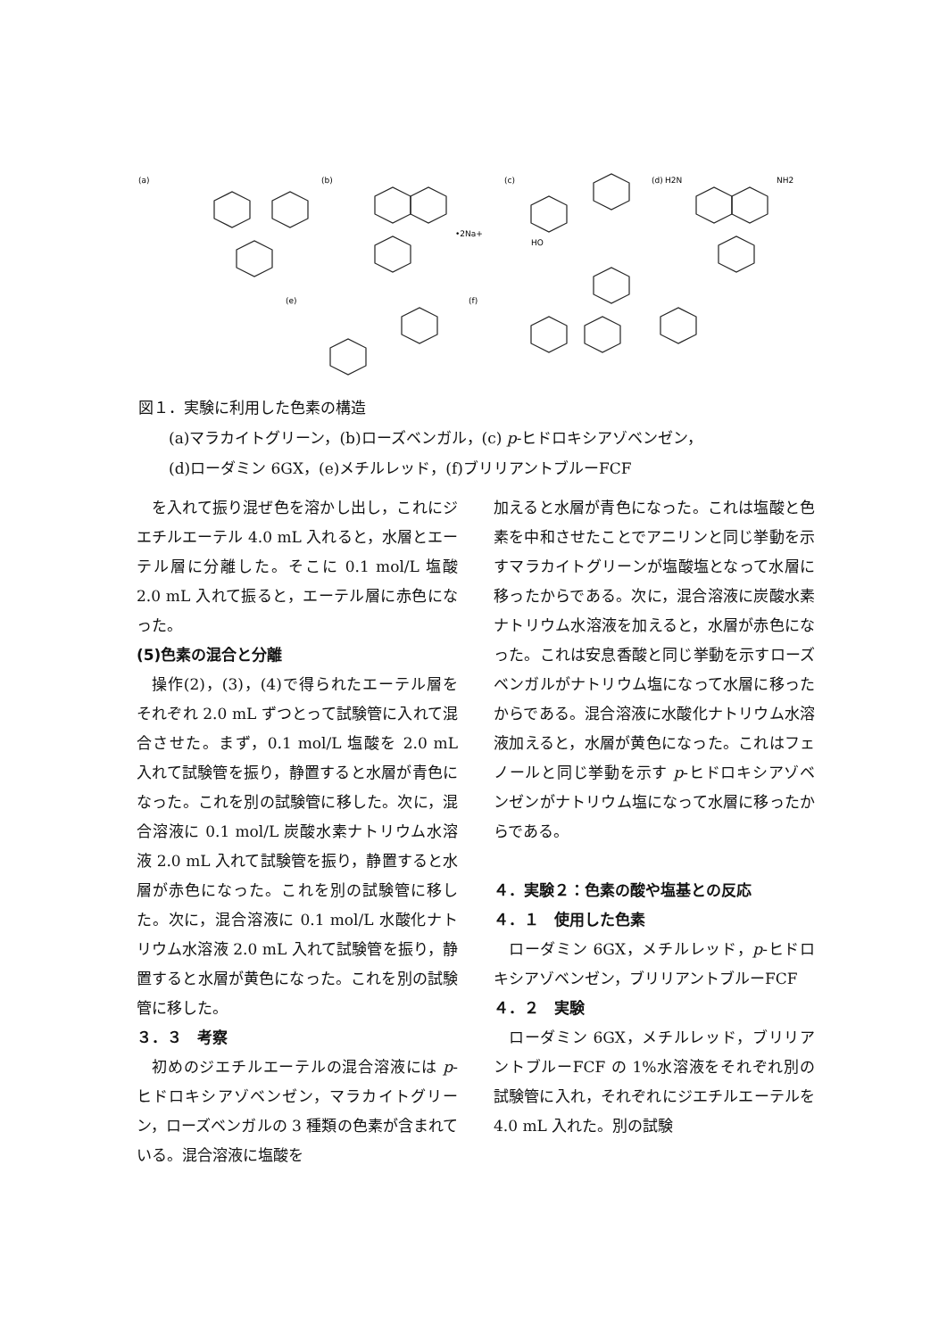(a)
(b)
(c)
(d)
(e)
(f)
HO
H2N
NH2
•2Na+
図１．実験に利用した色素の構造
  (a)マラカイトグリーン，(b)ローズベンガル，(c) p-ヒドロキシアゾベンゼン，
  (d)ローダミン 6GX，(e)メチルレッド，(f)ブリリアントブルーFCF
を入れて振り混ぜ色を溶かし出し，これにジエチルエーテル 4.0 mL 入れると，水層とエーテル層に分離した。そこに 0.1 mol/L 塩酸 2.0 mL 入れて振ると，エーテル層に赤色になった。
(5)色素の混合と分離
操作(2)，(3)，(4)で得られたエーテル層をそれぞれ 2.0 mL ずつとって試験管に入れて混合させた。まず，0.1 mol/L 塩酸を 2.0 mL 入れて試験管を振り，静置すると水層が青色になった。これを別の試験管に移した。次に，混合溶液に 0.1 mol/L 炭酸水素ナトリウム水溶液 2.0 mL 入れて試験管を振り，静置すると水層が赤色になった。これを別の試験管に移した。次に，混合溶液に 0.1 mol/L 水酸化ナトリウム水溶液 2.0 mL 入れて試験管を振り，静置すると水層が黄色になった。これを別の試験管に移した。
３．３　考察
初めのジエチルエーテルの混合溶液には p-ヒドロキシアゾベンゼン，マラカイトグリーン，ローズベンガルの 3 種類の色素が含まれている。混合溶液に塩酸を
加えると水層が青色になった。これは塩酸と色素を中和させたことでアニリンと同じ挙動を示すマラカイトグリーンが塩酸塩となって水層に移ったからである。次に，混合溶液に炭酸水素ナトリウム水溶液を加えると，水層が赤色になった。これは安息香酸と同じ挙動を示すローズベンガルがナトリウム塩になって水層に移ったからである。混合溶液に水酸化ナトリウム水溶液加えると，水層が黄色になった。これはフェノールと同じ挙動を示す p-ヒドロキシアゾベンゼンがナトリウム塩になって水層に移ったからである。
４．実験２：色素の酸や塩基との反応
４．１　使用した色素
ローダミン 6GX，メチルレッド，p-ヒドロキシアゾベンゼン，ブリリアントブルーFCF
４．２　実験
ローダミン 6GX，メチルレッド，ブリリアントブルーFCF の 1%水溶液をそれぞれ別の試験管に入れ，それぞれにジエチルエーテルを 4.0 mL 入れた。別の試験